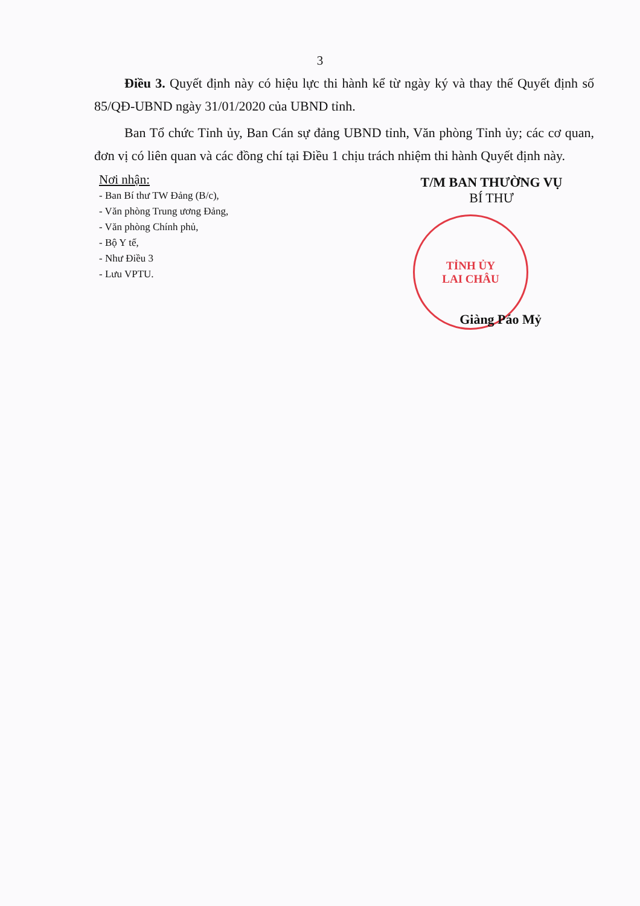3
Điều 3. Quyết định này có hiệu lực thi hành kể từ ngày ký và thay thế Quyết định số 85/QĐ-UBND ngày 31/01/2020 của UBND tỉnh.
Ban Tổ chức Tỉnh ủy, Ban Cán sự đảng UBND tỉnh, Văn phòng Tỉnh ủy; các cơ quan, đơn vị có liên quan và các đồng chí tại Điều 1 chịu trách nhiệm thi hành Quyết định này.
Nơi nhận:
- Ban Bí thư TW Đảng (B/c),
- Văn phòng Trung ương Đảng,
- Văn phòng Chính phủ,
- Bộ Y tế,
- Như Điều 3
- Lưu VPTU.
T/M BAN THƯỜNG VỤ
BÍ THƯ
TỈNH ỦY
LAI CHÂU
Giàng Páo Mỷ